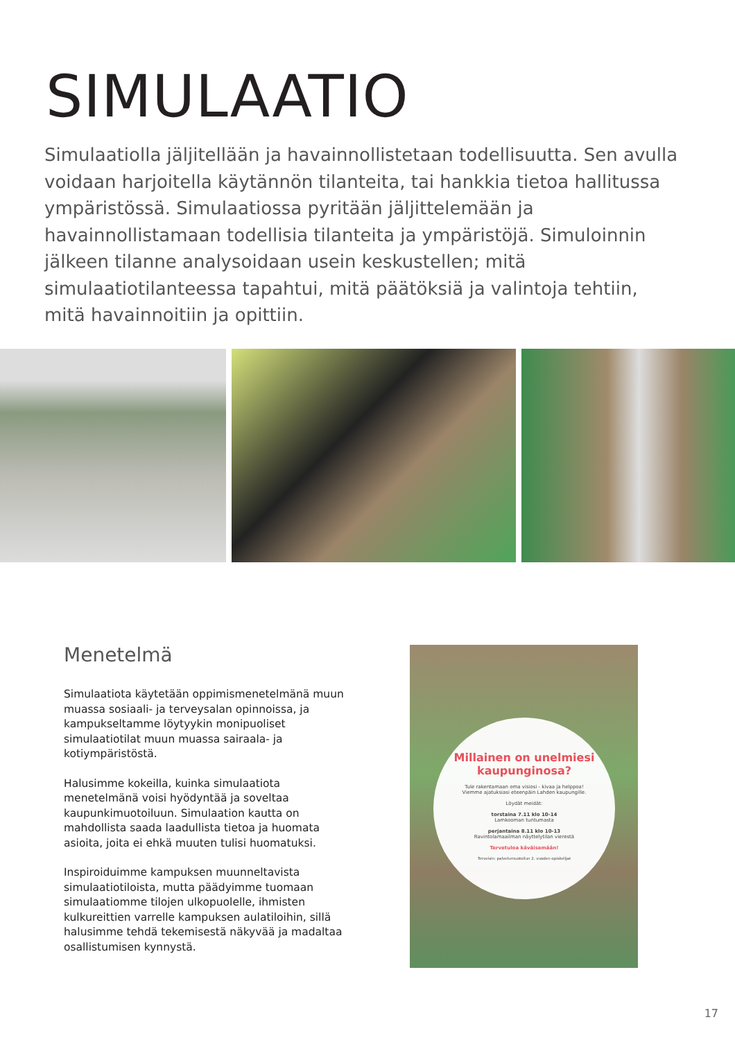SIMULAATIO
Simulaatiolla jäljitellään ja havainnollistetaan todellisuutta. Sen avulla voidaan harjoitella käytännön tilanteita, tai hankkia tietoa hallitussa ympäristössä. Simulaatiossa pyritään jäljittelemään ja havainnollistamaan todellisia tilanteita ja ympäristöjä. Simuloinnin jälkeen tilanne analysoidaan usein keskustellen; mitä simulaatiotilanteessa tapahtui, mitä päätöksiä ja valintoja tehtiin, mitä havainnoitiin ja opittiin.
Menetelmä
Simulaatiota käytetään oppimismenetelmänä muun muassa sosiaali- ja terveysalan opinnoissa, ja kampukseltamme löytyykin monipuoliset simulaatiotilat muun muassa sairaala- ja kotiympäristöstä.
Halusimme kokeilla, kuinka simulaatiota menetelmänä voisi hyödyntää ja soveltaa kaupunkimuotoiluun. Simulaation kautta on mahdollista saada laadullista tietoa ja huomata asioita, joita ei ehkä muuten tulisi huomatuksi.
Inspiroiduimme kampuksen muunneltavista simulaatiotiloista, mutta päädyimme tuomaan simulaatiomme tilojen ulkopuolelle, ihmisten kulkureittien varrelle kampuksen aulatiloihin, sillä halusimme tehdä tekemisestä näkyvää ja madaltaa osallistumisen kynnystä.
Millainen on unelmiesi kaupunginosa?
Tule rakentamaan oma visiosi - kivaa ja helppoa!
Viemme ajatuksiasi eteenpäin Lahden kaupungille.
Löydät meidät:
torstaina 7.11 klo 10-14
Lamkooman tuntumasta
perjantaina 8.11 klo 10-13
Ravintolamaailman näyttelytilan vierestä
Tervetuloa käväisemään!
Terveisin: palvelumuotoilun 2. vuoden opiskelijat
17